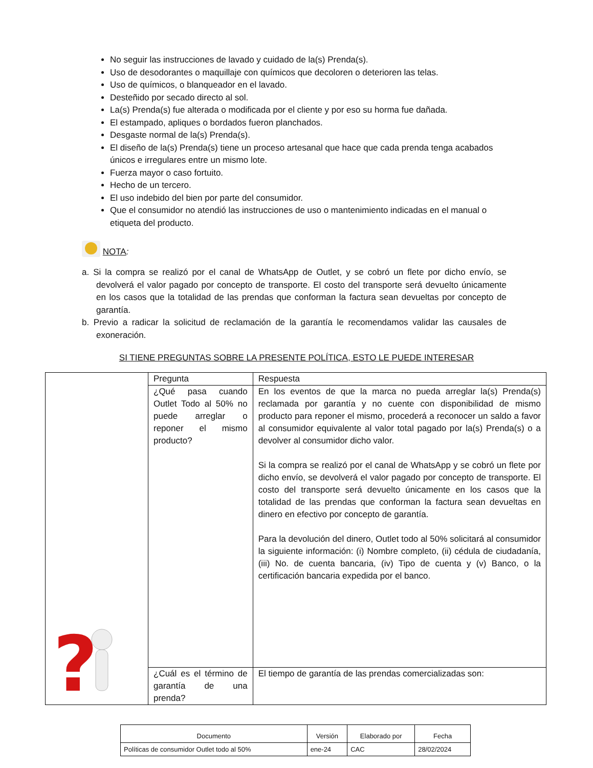No seguir las instrucciones de lavado y cuidado de la(s) Prenda(s).
Uso de desodorantes o maquillaje con químicos que decoloren o deterioren las telas.
Uso de químicos, o blanqueador en el lavado.
Desteñido por secado directo al sol.
La(s) Prenda(s) fue alterada o modificada por el cliente y por eso su horma fue dañada.
El estampado, apliques o bordados fueron planchados.
Desgaste normal de la(s) Prenda(s).
El diseño de la(s) Prenda(s) tiene un proceso artesanal que hace que cada prenda tenga acabados únicos e irregulares entre un mismo lote.
Fuerza mayor o caso fortuito.
Hecho de un tercero.
El uso indebido del bien por parte del consumidor.
Que el consumidor no atendió las instrucciones de uso o mantenimiento indicadas en el manual o etiqueta del producto.
NOTA:
a. Si la compra se realizó por el canal de WhatsApp de Outlet, y se cobró un flete por dicho envío, se devolverá el valor pagado por concepto de transporte. El costo del transporte será devuelto únicamente en los casos que la totalidad de las prendas que conforman la factura sean devueltas por concepto de garantía.
b. Previo a radicar la solicitud de reclamación de la garantía le recomendamos validar las causales de exoneración.
SI TIENE PREGUNTAS SOBRE LA PRESENTE POLÍTICA, ESTO LE PUEDE INTERESAR
| ? | Pregunta | Respuesta |
| | ¿Qué pasa cuando Outlet Todo al 50% no puede arreglar o reponer el mismo producto? | En los eventos de que la marca no pueda arreglar la(s) Prenda(s) reclamada por garantía y no cuente con disponibilidad de mismo producto para reponer el mismo, procederá a reconocer un saldo a favor al consumidor equivalente al valor total pagado por la(s) Prenda(s) o a devolver al consumidor dicho valor. Si la compra se realizó por el canal de WhatsApp y se cobró un flete por dicho envío, se devolverá el valor pagado por concepto de transporte. El costo del transporte será devuelto únicamente en los casos que la totalidad de las prendas que conforman la factura sean devueltas en dinero en efectivo por concepto de garantía. Para la devolución del dinero, Outlet todo al 50% solicitará al consumidor la siguiente información: (i) Nombre completo, (ii) cédula de ciudadanía, (iii) No. de cuenta bancaria, (iv) Tipo de cuenta y (v) Banco, o la certificación bancaria expedida por el banco. |
| | ¿Cuál es el término de garantía de una prenda? | El tiempo de garantía de las prendas comercializadas son: |
| Documento | Versión | Elaborado por | Fecha |
| --- | --- | --- | --- |
| Políticas de consumidor Outlet todo al 50% | ene-24 | CAC | 28/02/2024 |